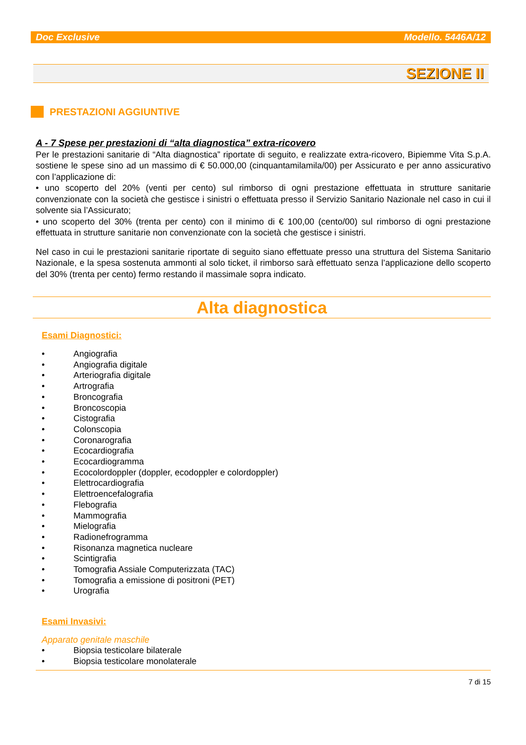Doc Exclusive Modello. 5446A/12
SEZIONE II
PRESTAZIONI AGGIUNTIVE
A - 7 Spese per prestazioni di “alta diagnostica” extra-ricovero
Per le prestazioni sanitarie di “Alta diagnostica” riportate di seguito, e realizzate extra-ricovero, Bipiemme Vita S.p.A. sostiene le spese sino ad un massimo di € 50.000,00 (cinquantamilamila/00) per Assicurato e per anno assicurativo con l’applicazione di:
• uno scoperto del 20% (venti per cento) sul rimborso di ogni prestazione effettuata in strutture sanitarie convenzionate con la società che gestisce i sinistri o effettuata presso il Servizio Sanitario Nazionale nel caso in cui il solvente sia l’Assicurato;
• uno scoperto del 30% (trenta per cento) con il minimo di € 100,00 (cento/00) sul rimborso di ogni prestazione effettuata in strutture sanitarie non convenzionate con la società che gestisce i sinistri.
Nel caso in cui le prestazioni sanitarie riportate di seguito siano effettuate presso una struttura del Sistema Sanitario Nazionale, e la spesa sostenuta ammonti al solo ticket, il rimborso sarà effettuato senza l’applicazione dello scoperto del 30% (trenta per cento) fermo restando il massimale sopra indicato.
Alta diagnostica
Esami Diagnostici:
• Angiografia
• Angiografia digitale
• Arteriografia digitale
• Artrografia
• Broncografia
• Broncoscopia
• Cistografia
• Colonscopia
• Coronarografia
• Ecocardiografia
• Ecocardiogramma
• Ecocolordoppler (doppler, ecodoppler e colordoppler)
• Elettrocardiografia
• Elettroencefalografia
• Flebografia
• Mammografia
• Mielografia
• Radionefrogramma
• Risonanza magnetica nucleare
• Scintigrafia
• Tomografia Assiale Computerizzata (TAC)
• Tomografia a emissione di positroni (PET)
• Urografia
Esami Invasivi:
Apparato genitale maschile
• Biopsia testicolare bilaterale
• Biopsia testicolare monolaterale
7 di 15